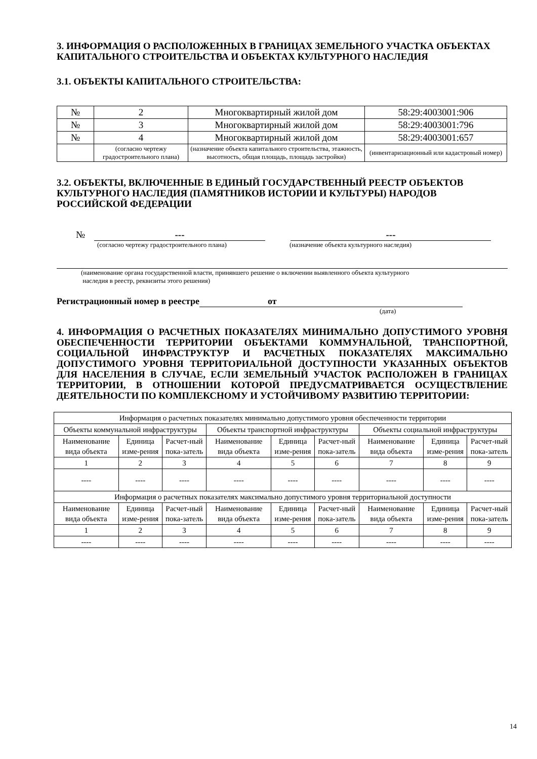3. ИНФОРМАЦИЯ О РАСПОЛОЖЕННЫХ В ГРАНИЦАХ ЗЕМЕЛЬНОГО УЧАСТКА ОБЪЕКТАХ КАПИТАЛЬНОГО СТРОИТЕЛЬСТВА И ОБЪЕКТАХ КУЛЬТУРНОГО НАСЛЕДИЯ
3.1. ОБЪЕКТЫ КАПИТАЛЬНОГО СТРОИТЕЛЬСТВА:
| № | 2 | Многоквартирный жилой дом | 58:29:4003001:906 |
| № | 3 | Многоквартирный жилой дом | 58:29:4003001:796 |
| № | 4 | Многоквартирный жилой дом | 58:29:4003001:657 |
| | (согласно чертежу градостроительного плана) | (назначение объекта капитального строительства, этажность, высотность, общая площадь, площадь застройки) | (инвентаризационный или кадастровый номер) |
3.2. ОБЪЕКТЫ, ВКЛЮЧЕННЫЕ В ЕДИНЫЙ ГОСУДАРСТВЕННЫЙ РЕЕСТР ОБЪЕКТОВ КУЛЬТУРНОГО НАСЛЕДИЯ (ПАМЯТНИКОВ ИСТОРИИ И КУЛЬТУРЫ) НАРОДОВ РОССИЙСКОЙ ФЕДЕРАЦИИ
№ --- ---
(согласно чертежу градостроительного плана) (назначение объекта культурного наследия)
(наименование органа государственной власти, принявшего решение о включении выявленного объекта культурного
наследия в реестр, реквизиты этого решения)
Регистрационный номер в реестре от
(дата)
4. ИНФОРМАЦИЯ О РАСЧЕТНЫХ ПОКАЗАТЕЛЯХ МИНИМАЛЬНО ДОПУСТИМОГО УРОВНЯ ОБЕСПЕЧЕННОСТИ ТЕРРИТОРИИ ОБЪЕКТАМИ КОММУНАЛЬНОЙ, ТРАНСПОРТНОЙ, СОЦИАЛЬНОЙ ИНФРАСТРУКТУР И РАСЧЕТНЫХ ПОКАЗАТЕЛЯХ МАКСИМАЛЬНО ДОПУСТИМОГО УРОВНЯ ТЕРРИТОРИАЛЬНОЙ ДОСТУПНОСТИ УКАЗАННЫХ ОБЪЕКТОВ ДЛЯ НАСЕЛЕНИЯ В СЛУЧАЕ, ЕСЛИ ЗЕМЕЛЬНЫЙ УЧАСТОК РАСПОЛОЖЕН В ГРАНИЦАХ ТЕРРИТОРИИ, В ОТНОШЕНИИ КОТОРОЙ ПРЕДУСМАТРИВАЕТСЯ ОСУЩЕСТВЛЕНИЕ ДЕЯТЕЛЬНОСТИ ПО КОМПЛЕКСНОМУ И УСТОЙЧИВОМУ РАЗВИТИЮ ТЕРРИТОРИИ:
| Информация о расчетных показателях минимально допустимого уровня обеспеченности территории | | | | | | | | |
| --- | --- | --- | --- | --- | --- | --- | --- | --- |
| Объекты коммунальной инфраструктуры | | | Объекты транспортной инфраструктуры | | | Объекты социальной инфраструктуры | | |
| Наименование вида объекта | Единица изме-рения | Расчет-ный пока-затель | Наименование вида объекта | Единица изме-рения | Расчет-ный пока-затель | Наименование вида объекта | Единица изме-рения | Расчет-ный пока-затель |
| 1 | 2 | 3 | 4 | 5 | 6 | 7 | 8 | 9 |
| ---- | ---- | ---- | ---- | ---- | ---- | ---- | ---- | ---- |
| Информация о расчетных показателях максимально допустимого уровня территориальной доступности | | | | | | | | |
| Наименование вида объекта | Единица изме-рения | Расчет-ный пока-затель | Наименование вида объекта | Единица изме-рения | Расчет-ный пока-затель | Наименование вида объекта | Единица изме-рения | Расчет-ный пока-затель |
| 1 | 2 | 3 | 4 | 5 | 6 | 7 | 8 | 9 |
| ---- | ---- | ---- | ---- | ---- | ---- | ---- | ---- | ---- |
14